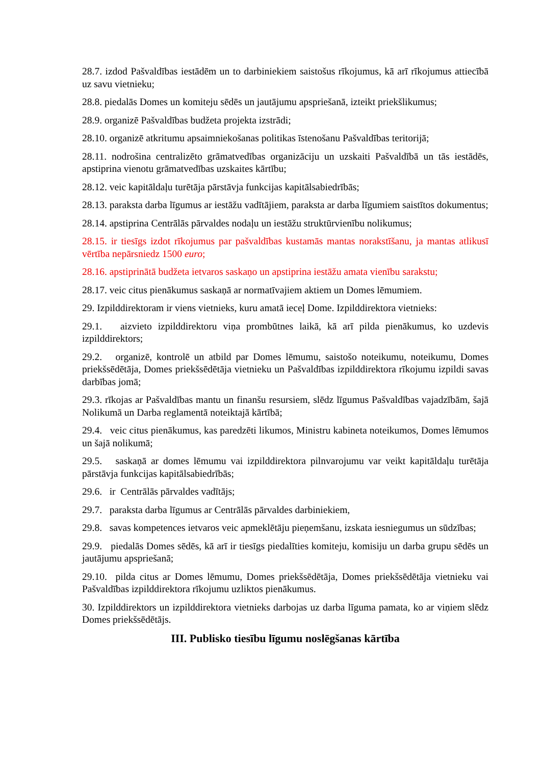28.7. izdod Pašvaldības iestādēm un to darbiniekiem saistošus rīkojumus, kā arī rīkojumus attiecībā uz savu vietnieku;
28.8. piedalās Domes un komiteju sēdēs un jautājumu apspriešanā, izteikt priekšlikumus;
28.9. organizē Pašvaldības budžeta projekta izstrādi;
28.10. organizē atkritumu apsaimniekošanas politikas īstenošanu Pašvaldības teritorijā;
28.11. nodrošina centralizēto grāmatvedības organizāciju un uzskaiti Pašvaldībā un tās iestādēs, apstiprina vienotu grāmatvedības uzskaites kārtību;
28.12. veic kapitāldaļu turētāja pārstāvja funkcijas kapitālsabiedrībās;
28.13. paraksta darba līgumus ar iestāžu vadītājiem, paraksta ar darba līgumiem saistītos dokumentus;
28.14. apstiprina Centrālās pārvaldes nodaļu un iestāžu struktūrvienību nolikumus;
28.15. ir tiesīgs izdot rīkojumus par pašvaldības kustamās mantas norakstīšanu, ja mantas atlikusī vērtība nepārsniedz 1500 euro;
28.16. apstiprinātā budžeta ietvaros saskaņo un apstiprina iestāžu amata vienību sarakstu;
28.17. veic citus pienākumus saskaņā ar normatīvajiem aktiem un Domes lēmumiem.
29. Izpilddirektoram ir viens vietnieks, kuru amatā ieceļ Dome. Izpilddirektora vietnieks:
29.1. aizvieto izpilddirektoru viņa prombūtnes laikā, kā arī pilda pienākumus, ko uzdevis izpilddirektors;
29.2. organizē, kontrolē un atbild par Domes lēmumu, saistošo noteikumu, noteikumu, Domes priekšsēdētāja, Domes priekšsēdētāja vietnieku un Pašvaldības izpilddirektora rīkojumu izpildi savas darbības jomā;
29.3. rīkojas ar Pašvaldības mantu un finanšu resursiem, slēdz līgumus Pašvaldības vajadzībām, šajā Nolikumā un Darba reglamentā noteiktajā kārtībā;
29.4. veic citus pienākumus, kas paredzēti likumos, Ministru kabineta noteikumos, Domes lēmumos un šajā nolikumā;
29.5. saskaņā ar domes lēmumu vai izpilddirektora pilnvarojumu var veikt kapitāldaļu turētāja pārstāvja funkcijas kapitālsabiedrībās;
29.6. ir Centrālās pārvaldes vadītājs;
29.7. paraksta darba līgumus ar Centrālās pārvaldes darbiniekiem,
29.8. savas kompetences ietvaros veic apmeklētāju pieņemšanu, izskata iesniegumus un sūdzības;
29.9. piedalās Domes sēdēs, kā arī ir tiesīgs piedalīties komiteju, komisiju un darba grupu sēdēs un jautājumu apspriešanā;
29.10. pilda citus ar Domes lēmumu, Domes priekšsēdētāja, Domes priekšsēdētāja vietnieku vai Pašvaldības izpilddirektora rīkojumu uzliktos pienākumus.
30. Izpilddirektors un izpilddirektora vietnieks darbojas uz darba līguma pamata, ko ar viņiem slēdz Domes priekšsēdētājs.
III. Publisko tiesību līgumu noslēgšanas kārtība